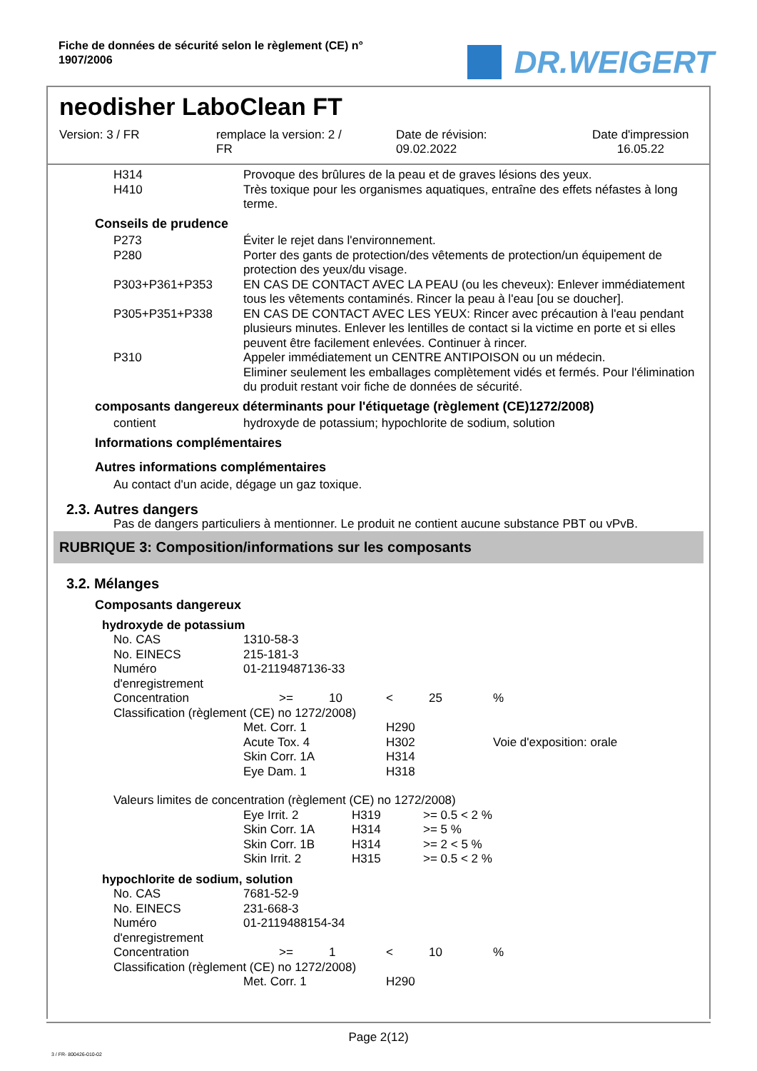Fiche de données de sécurité selon le règlement (CE) n°
1907/2006
DR.WEIGERT
neodisher LaboClean FT
Version: 3 / FR remplace la version: 2 /
FR
Date de révision:
09.02.2022
Date d'impression
16.05.22
| H314 | Provoque des brûlures de la peau et de graves lésions des yeux. |
| H410 | Très toxique pour les organismes aquatiques, entraîne des effets néfastes à long terme. |
Conseils de prudence
| P273 | Éviter le rejet dans l'environnement. |
| P280 | Porter des gants de protection/des vêtements de protection/un équipement de protection des yeux/du visage. |
| P303+P361+P353 | EN CAS DE CONTACT AVEC LA PEAU (ou les cheveux): Enlever immédiatement tous les vêtements contaminés. Rincer la peau à l'eau [ou se doucher]. |
| P305+P351+P338 | EN CAS DE CONTACT AVEC LES YEUX: Rincer avec précaution à l'eau pendant plusieurs minutes. Enlever les lentilles de contact si la victime en porte et si elles peuvent être facilement enlevées. Continuer à rincer. |
| P310 | Appeler immédiatement un CENTRE ANTIPOISON ou un médecin. Eliminer seulement les emballages complètement vidés et fermés. Pour l'élimination du produit restant voir fiche de données de sécurité. |
composants dangereux déterminants pour l'étiquetage (règlement (CE)1272/2008)
| contient | hydroxyde de potassium; hypochlorite de sodium, solution |
Informations complémentaires
Autres informations complémentaires
Au contact d'un acide, dégage un gaz toxique.
2.3. Autres dangers
Pas de dangers particuliers à mentionner. Le produit ne contient aucune substance PBT ou vPvB.
RUBRIQUE 3: Composition/informations sur les composants
3.2. Mélanges
Composants dangereux
hydroxyde de potassium
| No. CAS | 1310-58-3 | | | | | |
| No. EINECS | 215-181-3 | | | | | |
| Numéro d'enregistrement | 01-2119487136-33 | | | | | |
| Concentration | | >= | 10 | < | 25 | % |
| Classification (règlement (CE) no 1272/2008) | | | | | | |
| | Met. Corr. 1 | | | H290 | | |
| | Acute Tox. 4 | | | H302 | | Voie d'exposition: orale |
| | Skin Corr. 1A | | | H314 | | |
| | Eye Dam. 1 | | | H318 | | |
Valeurs limites de concentration (règlement (CE) no 1272/2008)
| | Eye Irrit. 2 | H319 | >= 0.5 < 2 % |
| | Skin Corr. 1A | H314 | >= 5 % |
| | Skin Corr. 1B | H314 | >= 2 < 5 % |
| | Skin Irrit. 2 | H315 | >= 0.5 < 2 % |
hypochlorite de sodium, solution
| No. CAS | 7681-52-9 | | | | | |
| No. EINECS | 231-668-3 | | | | | |
| Numéro d'enregistrement | 01-2119488154-34 | | | | | |
| Concentration | | >= | 1 | < | 10 | % |
| Classification (règlement (CE) no 1272/2008) | | | | | | |
| | Met. Corr. 1 | | | H290 | | |
Page 2(12)
3 / FR- 800426-010-02